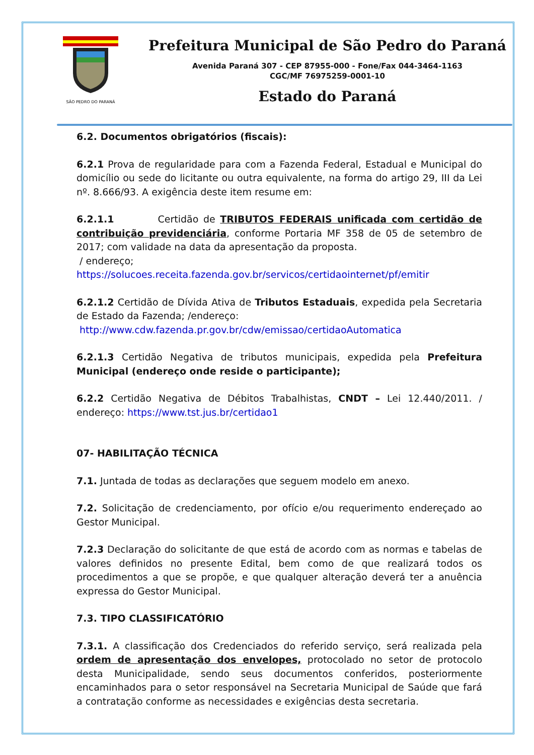SÃO PEDRO DO PARANÁ
Prefeitura Municipal de São Pedro do Paraná
Avenida Paraná 307 - CEP 87955-000 - Fone/Fax 044-3464-1163
CGC/MF 76975259-0001-10
Estado do Paraná
6.2. Documentos obrigatórios (fiscais):
6.2.1 Prova de regularidade para com a Fazenda Federal, Estadual e Municipal do domicílio ou sede do licitante ou outra equivalente, na forma do artigo 29, III da Lei nº. 8.666/93. A exigência deste item resume em:
6.2.1.1 Certidão de TRIBUTOS FEDERAIS unificada com certidão de contribuição previdenciária, conforme Portaria MF 358 de 05 de setembro de 2017; com validade na data da apresentação da proposta.
/ endereço;
https://solucoes.receita.fazenda.gov.br/servicos/certidaointernet/pf/emitir
6.2.1.2 Certidão de Dívida Ativa de Tributos Estaduais, expedida pela Secretaria de Estado da Fazenda; /endereço:
http://www.cdw.fazenda.pr.gov.br/cdw/emissao/certidaoAutomatica
6.2.1.3 Certidão Negativa de tributos municipais, expedida pela Prefeitura Municipal (endereço onde reside o participante);
6.2.2 Certidão Negativa de Débitos Trabalhistas, CNDT – Lei 12.440/2011. / endereço: https://www.tst.jus.br/certidao1
07- HABILITAÇÃO TÉCNICA
7.1. Juntada de todas as declarações que seguem modelo em anexo.
7.2. Solicitação de credenciamento, por ofício e/ou requerimento endereçado ao Gestor Municipal.
7.2.3 Declaração do solicitante de que está de acordo com as normas e tabelas de valores definidos no presente Edital, bem como de que realizará todos os procedimentos a que se propõe, e que qualquer alteração deverá ter a anuência expressa do Gestor Municipal.
7.3. TIPO CLASSIFICATÓRIO
7.3.1. A classificação dos Credenciados do referido serviço, será realizada pela ordem de apresentação dos envelopes, protocolado no setor de protocolo desta Municipalidade, sendo seus documentos conferidos, posteriormente encaminhados para o setor responsável na Secretaria Municipal de Saúde que fará a contratação conforme as necessidades e exigências desta secretaria.